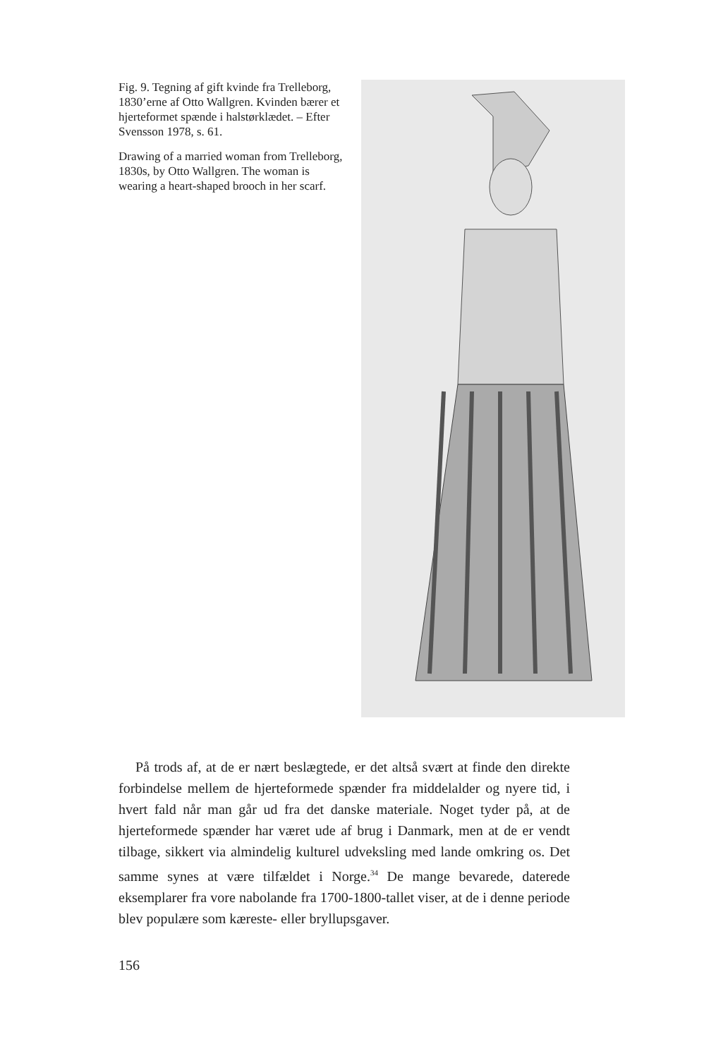Fig. 9. Tegning af gift kvinde fra Trelleborg, 1830’erne af Otto Wallgren. Kvinden bærer et hjerteformet spænde i halstørklædet. – Efter Svensson 1978, s. 61.
Drawing of a married woman from Trelleborg, 1830s, by Otto Wallgren. The woman is wearing a heart-shaped brooch in her scarf.
På trods af, at de er nært beslægtede, er det altså svært at finde den direkte forbindelse mellem de hjerteformede spænder fra middelalder og nyere tid, i hvert fald når man går ud fra det danske materiale. Noget tyder på, at de hjerteformede spænder har været ude af brug i Danmark, men at de er vendt tilbage, sikkert via almindelig kulturel udveksling med lande omkring os. Det samme synes at være tilfældet i Norge.<sup>34</sup> De mange bevarede, daterede eksemplarer fra vore nabolande fra 1700-1800-tallet viser, at de i denne periode blev populære som kæreste- eller bryllupsgaver.
156